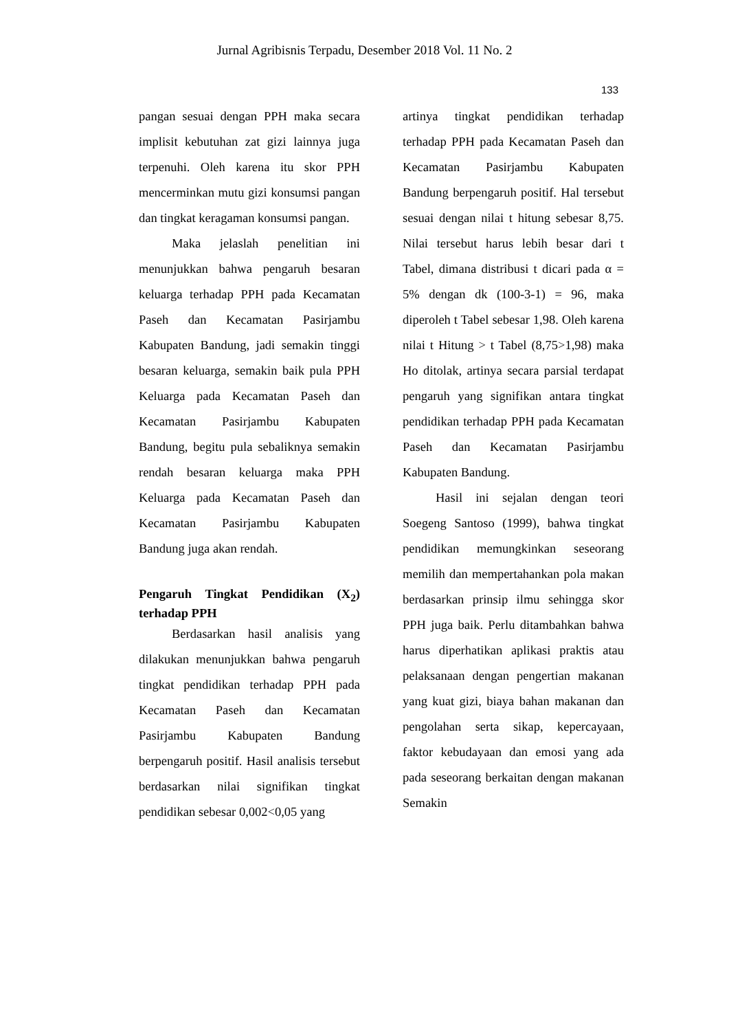Jurnal Agribisnis Terpadu, Desember 2018 Vol. 11 No. 2
133
pangan sesuai dengan PPH maka secara implisit kebutuhan zat gizi lainnya juga terpenuhi. Oleh karena itu skor PPH mencerminkan mutu gizi konsumsi pangan dan tingkat keragaman konsumsi pangan.
Maka jelaslah penelitian ini menunjukkan bahwa pengaruh besaran keluarga terhadap PPH pada Kecamatan Paseh dan Kecamatan Pasirjambu Kabupaten Bandung, jadi semakin tinggi besaran keluarga, semakin baik pula PPH Keluarga pada Kecamatan Paseh dan Kecamatan Pasirjambu Kabupaten Bandung, begitu pula sebaliknya semakin rendah besaran keluarga maka PPH Keluarga pada Kecamatan Paseh dan Kecamatan Pasirjambu Kabupaten Bandung juga akan rendah.
Pengaruh Tingkat Pendidikan (X<sub>2</sub>) terhadap PPH
Berdasarkan hasil analisis yang dilakukan menunjukkan bahwa pengaruh tingkat pendidikan terhadap PPH pada Kecamatan Paseh dan Kecamatan Pasirjambu Kabupaten Bandung berpengaruh positif. Hasil analisis tersebut berdasarkan nilai signifikan tingkat pendidikan sebesar 0,002<0,05 yang
artinya tingkat pendidikan terhadap terhadap PPH pada Kecamatan Paseh dan Kecamatan Pasirjambu Kabupaten Bandung berpengaruh positif. Hal tersebut sesuai dengan nilai t hitung sebesar 8,75. Nilai tersebut harus lebih besar dari t Tabel, dimana distribusi t dicari pada α = 5% dengan dk (100-3-1) = 96, maka diperoleh t Tabel sebesar 1,98. Oleh karena nilai t Hitung > t Tabel (8,75>1,98) maka Ho ditolak, artinya secara parsial terdapat pengaruh yang signifikan antara tingkat pendidikan terhadap PPH pada Kecamatan Paseh dan Kecamatan Pasirjambu Kabupaten Bandung.
Hasil ini sejalan dengan teori Soegeng Santoso (1999), bahwa tingkat pendidikan memungkinkan seseorang memilih dan mempertahankan pola makan berdasarkan prinsip ilmu sehingga skor PPH juga baik. Perlu ditambahkan bahwa harus diperhatikan aplikasi praktis atau pelaksanaan dengan pengertian makanan yang kuat gizi, biaya bahan makanan dan pengolahan serta sikap, kepercayaan, faktor kebudayaan dan emosi yang ada pada seseorang berkaitan dengan makanan Semakin